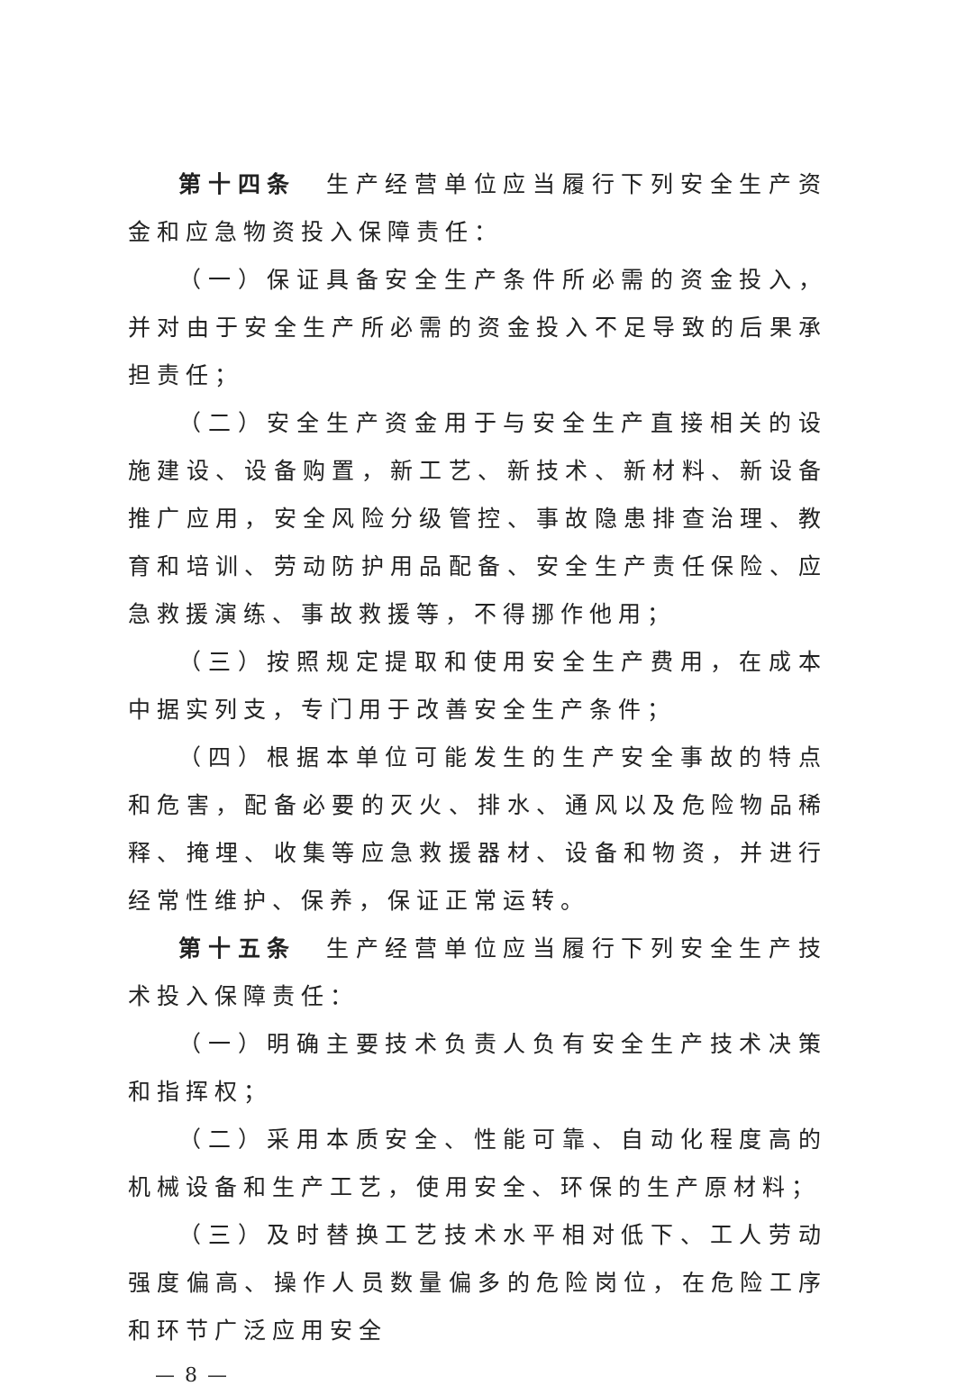第十四条　生产经营单位应当履行下列安全生产资金和应急物资投入保障责任：
（一）保证具备安全生产条件所必需的资金投入，并对由于安全生产所必需的资金投入不足导致的后果承担责任；
（二）安全生产资金用于与安全生产直接相关的设施建设、设备购置，新工艺、新技术、新材料、新设备推广应用，安全风险分级管控、事故隐患排查治理、教育和培训、劳动防护用品配备、安全生产责任保险、应急救援演练、事故救援等，不得挪作他用；
（三）按照规定提取和使用安全生产费用，在成本中据实列支，专门用于改善安全生产条件；
（四）根据本单位可能发生的生产安全事故的特点和危害，配备必要的灭火、排水、通风以及危险物品稀释、掩埋、收集等应急救援器材、设备和物资，并进行经常性维护、保养，保证正常运转。
第十五条　生产经营单位应当履行下列安全生产技术投入保障责任：
（一）明确主要技术负责人负有安全生产技术决策和指挥权；
（二）采用本质安全、性能可靠、自动化程度高的机械设备和生产工艺，使用安全、环保的生产原材料；
（三）及时替换工艺技术水平相对低下、工人劳动强度偏高、操作人员数量偏多的危险岗位，在危险工序和环节广泛应用安全
— 8 —